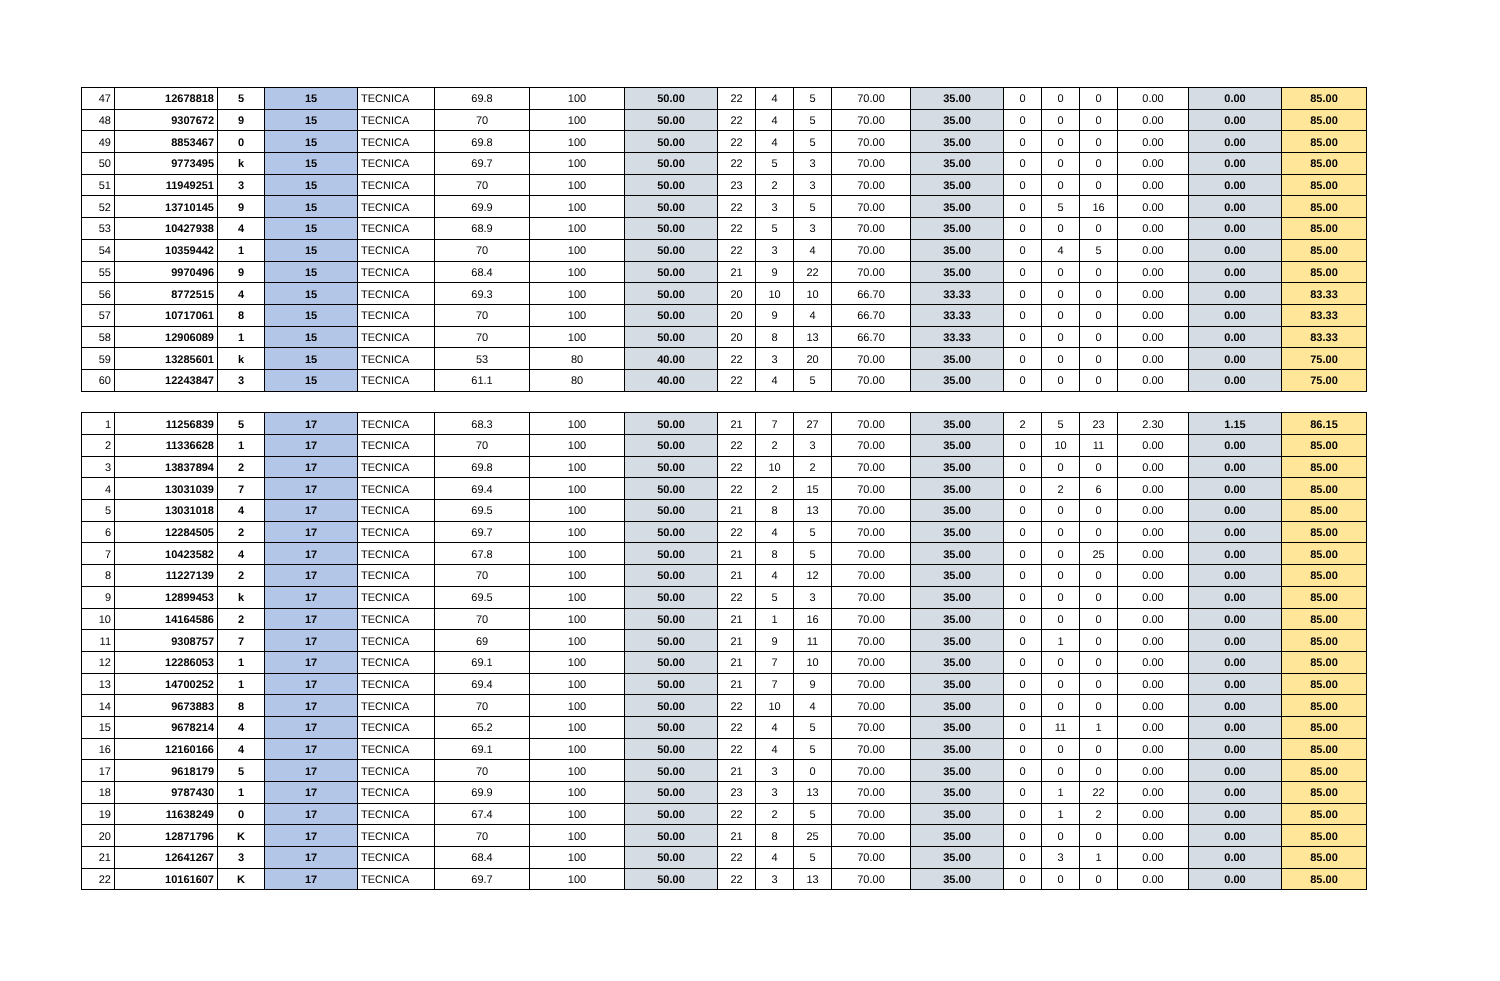| 47 | 12678818 | 5 | 15 | TECNICA | 69.8 | 100 | 50.00 | 22 | 4 | 5 | 70.00 | 35.00 | 0 | 0 | 0 | 0.00 | 0.00 | 85.00 |
| 48 | 9307672 | 9 | 15 | TECNICA | 70 | 100 | 50.00 | 22 | 4 | 5 | 70.00 | 35.00 | 0 | 0 | 0 | 0.00 | 0.00 | 85.00 |
| 49 | 8853467 | 0 | 15 | TECNICA | 69.8 | 100 | 50.00 | 22 | 4 | 5 | 70.00 | 35.00 | 0 | 0 | 0 | 0.00 | 0.00 | 85.00 |
| 50 | 9773495 | k | 15 | TECNICA | 69.7 | 100 | 50.00 | 22 | 5 | 3 | 70.00 | 35.00 | 0 | 0 | 0 | 0.00 | 0.00 | 85.00 |
| 51 | 11949251 | 3 | 15 | TECNICA | 70 | 100 | 50.00 | 23 | 2 | 3 | 70.00 | 35.00 | 0 | 0 | 0 | 0.00 | 0.00 | 85.00 |
| 52 | 13710145 | 9 | 15 | TECNICA | 69.9 | 100 | 50.00 | 22 | 3 | 5 | 70.00 | 35.00 | 0 | 5 | 16 | 0.00 | 0.00 | 85.00 |
| 53 | 10427938 | 4 | 15 | TECNICA | 68.9 | 100 | 50.00 | 22 | 5 | 3 | 70.00 | 35.00 | 0 | 0 | 0 | 0.00 | 0.00 | 85.00 |
| 54 | 10359442 | 1 | 15 | TECNICA | 70 | 100 | 50.00 | 22 | 3 | 4 | 70.00 | 35.00 | 0 | 4 | 5 | 0.00 | 0.00 | 85.00 |
| 55 | 9970496 | 9 | 15 | TECNICA | 68.4 | 100 | 50.00 | 21 | 9 | 22 | 70.00 | 35.00 | 0 | 0 | 0 | 0.00 | 0.00 | 85.00 |
| 56 | 8772515 | 4 | 15 | TECNICA | 69.3 | 100 | 50.00 | 20 | 10 | 10 | 66.70 | 33.33 | 0 | 0 | 0 | 0.00 | 0.00 | 83.33 |
| 57 | 10717061 | 8 | 15 | TECNICA | 70 | 100 | 50.00 | 20 | 9 | 4 | 66.70 | 33.33 | 0 | 0 | 0 | 0.00 | 0.00 | 83.33 |
| 58 | 12906089 | 1 | 15 | TECNICA | 70 | 100 | 50.00 | 20 | 8 | 13 | 66.70 | 33.33 | 0 | 0 | 0 | 0.00 | 0.00 | 83.33 |
| 59 | 13285601 | k | 15 | TECNICA | 53 | 80 | 40.00 | 22 | 3 | 20 | 70.00 | 35.00 | 0 | 0 | 0 | 0.00 | 0.00 | 75.00 |
| 60 | 12243847 | 3 | 15 | TECNICA | 61.1 | 80 | 40.00 | 22 | 4 | 5 | 70.00 | 35.00 | 0 | 0 | 0 | 0.00 | 0.00 | 75.00 |
| 1 | 11256839 | 5 | 17 | TECNICA | 68.3 | 100 | 50.00 | 21 | 7 | 27 | 70.00 | 35.00 | 2 | 5 | 23 | 2.30 | 1.15 | 86.15 |
| 2 | 11336628 | 1 | 17 | TECNICA | 70 | 100 | 50.00 | 22 | 2 | 3 | 70.00 | 35.00 | 0 | 10 | 11 | 0.00 | 0.00 | 85.00 |
| 3 | 13837894 | 2 | 17 | TECNICA | 69.8 | 100 | 50.00 | 22 | 10 | 2 | 70.00 | 35.00 | 0 | 0 | 0 | 0.00 | 0.00 | 85.00 |
| 4 | 13031039 | 7 | 17 | TECNICA | 69.4 | 100 | 50.00 | 22 | 2 | 15 | 70.00 | 35.00 | 0 | 2 | 6 | 0.00 | 0.00 | 85.00 |
| 5 | 13031018 | 4 | 17 | TECNICA | 69.5 | 100 | 50.00 | 21 | 8 | 13 | 70.00 | 35.00 | 0 | 0 | 0 | 0.00 | 0.00 | 85.00 |
| 6 | 12284505 | 2 | 17 | TECNICA | 69.7 | 100 | 50.00 | 22 | 4 | 5 | 70.00 | 35.00 | 0 | 0 | 0 | 0.00 | 0.00 | 85.00 |
| 7 | 10423582 | 4 | 17 | TECNICA | 67.8 | 100 | 50.00 | 21 | 8 | 5 | 70.00 | 35.00 | 0 | 0 | 25 | 0.00 | 0.00 | 85.00 |
| 8 | 11227139 | 2 | 17 | TECNICA | 70 | 100 | 50.00 | 21 | 4 | 12 | 70.00 | 35.00 | 0 | 0 | 0 | 0.00 | 0.00 | 85.00 |
| 9 | 12899453 | k | 17 | TECNICA | 69.5 | 100 | 50.00 | 22 | 5 | 3 | 70.00 | 35.00 | 0 | 0 | 0 | 0.00 | 0.00 | 85.00 |
| 10 | 14164586 | 2 | 17 | TECNICA | 70 | 100 | 50.00 | 21 | 1 | 16 | 70.00 | 35.00 | 0 | 0 | 0 | 0.00 | 0.00 | 85.00 |
| 11 | 9308757 | 7 | 17 | TECNICA | 69 | 100 | 50.00 | 21 | 9 | 11 | 70.00 | 35.00 | 0 | 1 | 0 | 0.00 | 0.00 | 85.00 |
| 12 | 12286053 | 1 | 17 | TECNICA | 69.1 | 100 | 50.00 | 21 | 7 | 10 | 70.00 | 35.00 | 0 | 0 | 0 | 0.00 | 0.00 | 85.00 |
| 13 | 14700252 | 1 | 17 | TECNICA | 69.4 | 100 | 50.00 | 21 | 7 | 9 | 70.00 | 35.00 | 0 | 0 | 0 | 0.00 | 0.00 | 85.00 |
| 14 | 9673883 | 8 | 17 | TECNICA | 70 | 100 | 50.00 | 22 | 10 | 4 | 70.00 | 35.00 | 0 | 0 | 0 | 0.00 | 0.00 | 85.00 |
| 15 | 9678214 | 4 | 17 | TECNICA | 65.2 | 100 | 50.00 | 22 | 4 | 5 | 70.00 | 35.00 | 0 | 11 | 1 | 0.00 | 0.00 | 85.00 |
| 16 | 12160166 | 4 | 17 | TECNICA | 69.1 | 100 | 50.00 | 22 | 4 | 5 | 70.00 | 35.00 | 0 | 0 | 0 | 0.00 | 0.00 | 85.00 |
| 17 | 9618179 | 5 | 17 | TECNICA | 70 | 100 | 50.00 | 21 | 3 | 0 | 70.00 | 35.00 | 0 | 0 | 0 | 0.00 | 0.00 | 85.00 |
| 18 | 9787430 | 1 | 17 | TECNICA | 69.9 | 100 | 50.00 | 23 | 3 | 13 | 70.00 | 35.00 | 0 | 1 | 22 | 0.00 | 0.00 | 85.00 |
| 19 | 11638249 | 0 | 17 | TECNICA | 67.4 | 100 | 50.00 | 22 | 2 | 5 | 70.00 | 35.00 | 0 | 1 | 2 | 0.00 | 0.00 | 85.00 |
| 20 | 12871796 | K | 17 | TECNICA | 70 | 100 | 50.00 | 21 | 8 | 25 | 70.00 | 35.00 | 0 | 0 | 0 | 0.00 | 0.00 | 85.00 |
| 21 | 12641267 | 3 | 17 | TECNICA | 68.4 | 100 | 50.00 | 22 | 4 | 5 | 70.00 | 35.00 | 0 | 3 | 1 | 0.00 | 0.00 | 85.00 |
| 22 | 10161607 | K | 17 | TECNICA | 69.7 | 100 | 50.00 | 22 | 3 | 13 | 70.00 | 35.00 | 0 | 0 | 0 | 0.00 | 0.00 | 85.00 |